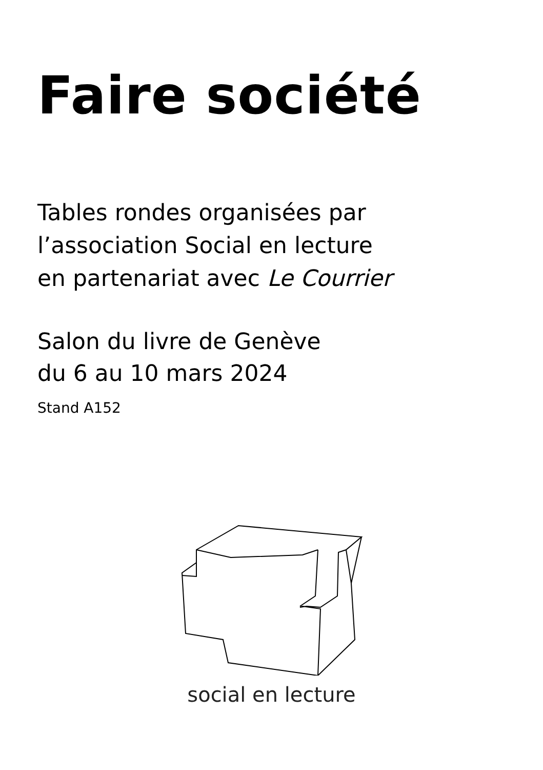Faire société
Tables rondes organisées par
l’association Social en lecture
en partenariat avec Le Courrier
Salon du livre de Genève
du 6 au 10 mars 2024
Stand A152
social en lecture